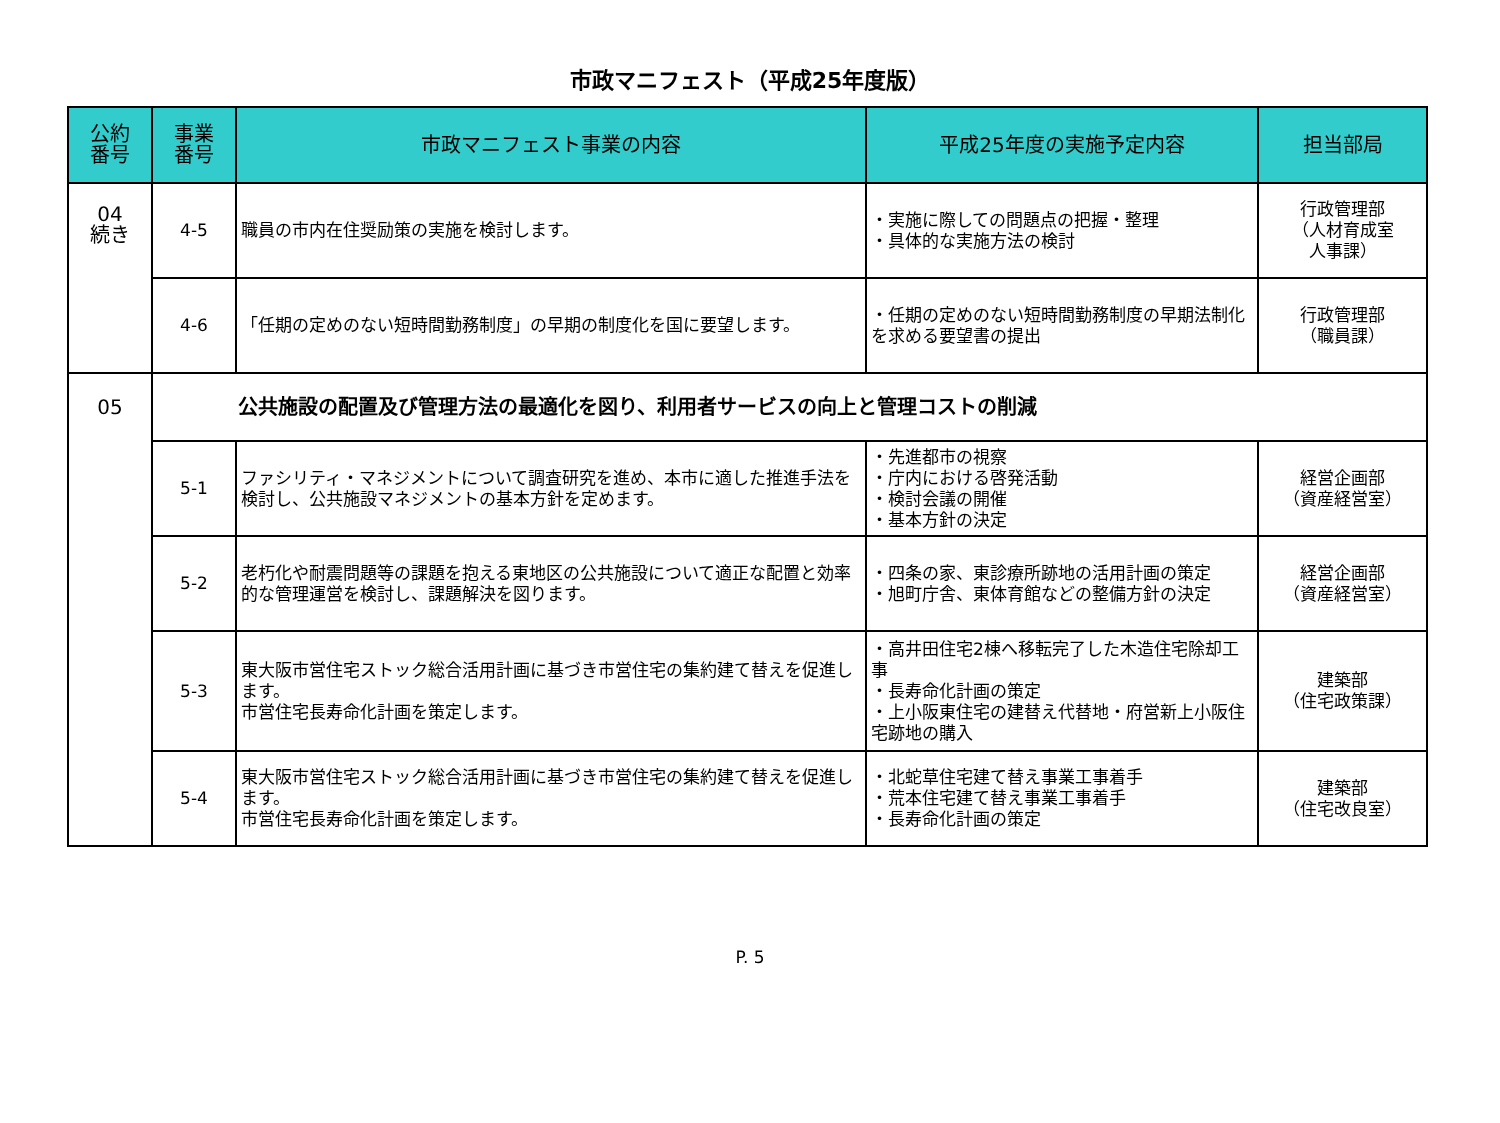市政マニフェスト（平成25年度版）
| 公約 番号 | 事業 番号 | 市政マニフェスト事業の内容 | 平成25年度の実施予定内容 | 担当部局 |
| --- | --- | --- | --- | --- |
| 04 続き | 4-5 | 職員の市内在住奨励策の実施を検討します。 | ・実施に際しての問題点の把握・整理 ・具体的な実施方法の検討 | 行政管理部 （人材育成室 人事課） |
| | 4-6 | 「任期の定めのない短時間勤務制度」の早期の制度化を国に要望します。 | ・任期の定めのない短時間勤務制度の早期法制化を求める要望書の提出 | 行政管理部 （職員課） |
| 05 | 公共施設の配置及び管理方法の最適化を図り、利用者サービスの向上と管理コストの削減 | | | |
| | 5-1 | ファシリティ・マネジメントについて調査研究を進め、本市に適した推進手法を検討し、公共施設マネジメントの基本方針を定めます。 | ・先進都市の視察 ・庁内における啓発活動 ・検討会議の開催 ・基本方針の決定 | 経営企画部 （資産経営室） |
| | 5-2 | 老朽化や耐震問題等の課題を抱える東地区の公共施設について適正な配置と効率的な管理運営を検討し、課題解決を図ります。 | ・四条の家、東診療所跡地の活用計画の策定 ・旭町庁舎、東体育館などの整備方針の決定 | 経営企画部 （資産経営室） |
| | 5-3 | 東大阪市営住宅ストック総合活用計画に基づき市営住宅の集約建て替えを促進します。 市営住宅長寿命化計画を策定します。 | ・高井田住宅2棟へ移転完了した木造住宅除却工事 ・長寿命化計画の策定 ・上小阪東住宅の建替え代替地・府営新上小阪住宅跡地の購入 | 建築部 （住宅政策課） |
| | 5-4 | 東大阪市営住宅ストック総合活用計画に基づき市営住宅の集約建て替えを促進します。 市営住宅長寿命化計画を策定します。 | ・北蛇草住宅建て替え事業工事着手 ・荒本住宅建て替え事業工事着手 ・長寿命化計画の策定 | 建築部 （住宅改良室） |
P. 5